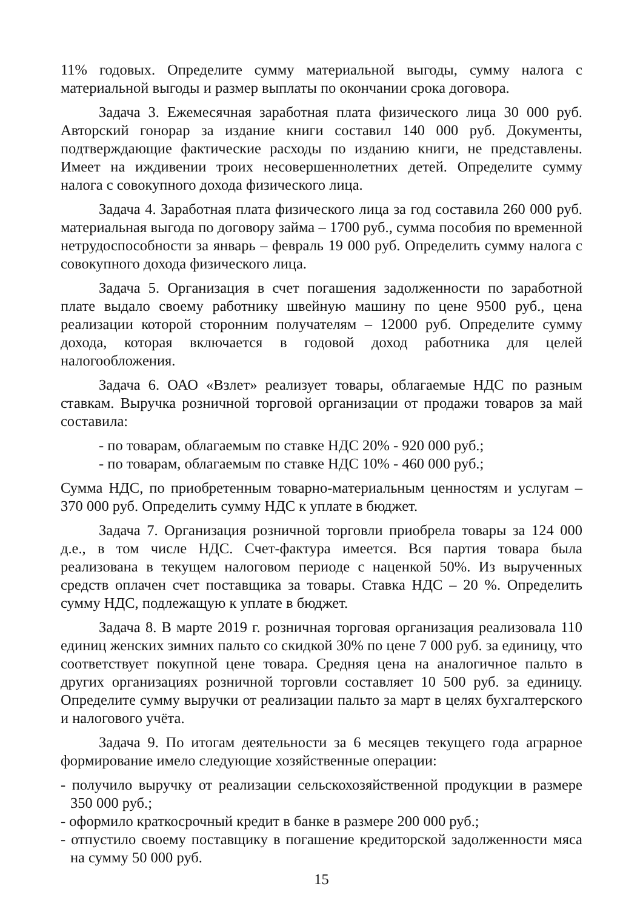11% годовых. Определите сумму материальной выгоды, сумму налога с материальной выгоды и размер выплаты по окончании срока договора.
Задача 3. Ежемесячная заработная плата физического лица 30 000 руб. Авторский гонорар за издание книги составил 140 000 руб. Документы, подтверждающие фактические расходы по изданию книги, не представлены. Имеет на иждивении троих несовершеннолетних детей. Определите сумму налога с совокупного дохода физического лица.
Задача 4. Заработная плата физического лица за год составила 260 000 руб. материальная выгода по договору займа – 1700 руб., сумма пособия по временной нетрудоспособности за январь – февраль 19 000 руб. Определить сумму налога с совокупного дохода физического лица.
Задача 5. Организация в счет погашения задолженности по заработной плате выдало своему работнику швейную машину по цене 9500 руб., цена реализации которой сторонним получателям – 12000 руб. Определите сумму дохода, которая включается в годовой доход работника для целей налогообложения.
Задача 6. ОАО «Взлет» реализует товары, облагаемые НДС по разным ставкам. Выручка розничной торговой организации от продажи товаров за май составила:
- по товарам, облагаемым по ставке НДС 20% - 920 000 руб.;
- по товарам, облагаемым по ставке НДС 10% - 460 000 руб.;
Сумма НДС, по приобретенным товарно-материальным ценностям и услугам – 370 000 руб. Определить сумму НДС к уплате в бюджет.
Задача 7. Организация розничной торговли приобрела товары за 124 000 д.е., в том числе НДС. Счет-фактура имеется. Вся партия товара была реализована в текущем налоговом периоде с наценкой 50%. Из вырученных средств оплачен счет поставщика за товары. Ставка НДС – 20 %. Определить сумму НДС, подлежащую к уплате в бюджет.
Задача 8. В марте 2019 г. розничная торговая организация реализовала 110 единиц женских зимних пальто со скидкой 30% по цене 7 000 руб. за единицу, что соответствует покупной цене товара. Средняя цена на аналогичное пальто в других организациях розничной торговли составляет 10 500 руб. за единицу. Определите сумму выручки от реализации пальто за март в целях бухгалтерского и налогового учёта.
Задача 9. По итогам деятельности за 6 месяцев текущего года аграрное формирование имело следующие хозяйственные операции:
- получило выручку от реализации сельскохозяйственной продукции в размере 350 000 руб.;
- оформило краткосрочный кредит в банке в размере 200 000 руб.;
- отпустило своему поставщику в погашение кредиторской задолженности мяса на сумму 50 000 руб.
15